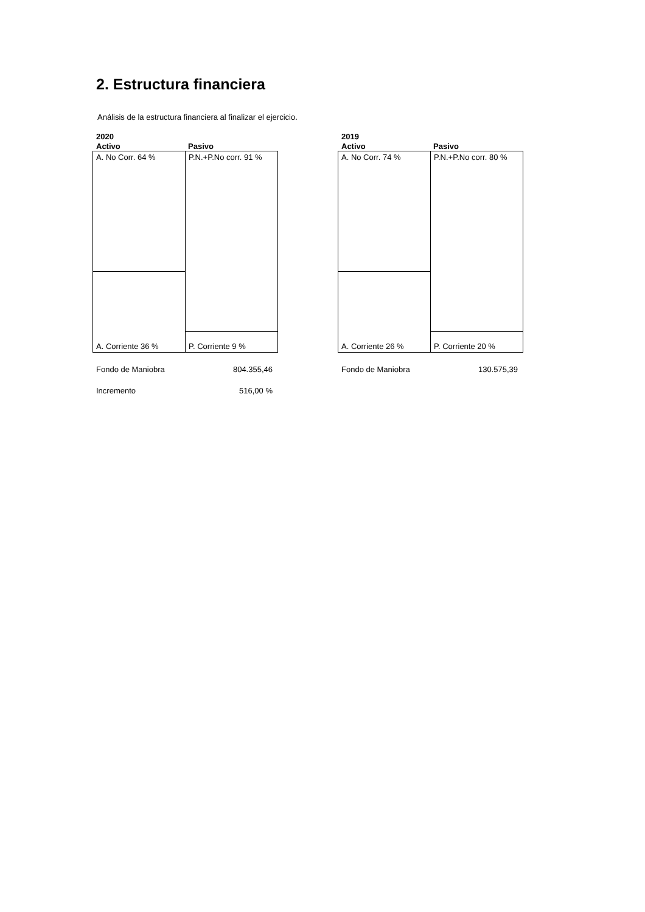2. Estructura financiera
Análisis de la estructura financiera al finalizar el ejercicio.
2020
Activo Pasivo
A. No Corr. 64 %
A. Corriente 36 %
P.N.+P.No corr. 91 %
P. Corriente 9 %
Fondo de Maniobra 804.355,46
Incremento 516,00 %
2019
Activo Pasivo
A. No Corr. 74 %
A. Corriente 26 %
P.N.+P.No corr. 80 %
P. Corriente 20 %
Fondo de Maniobra 130.575,39